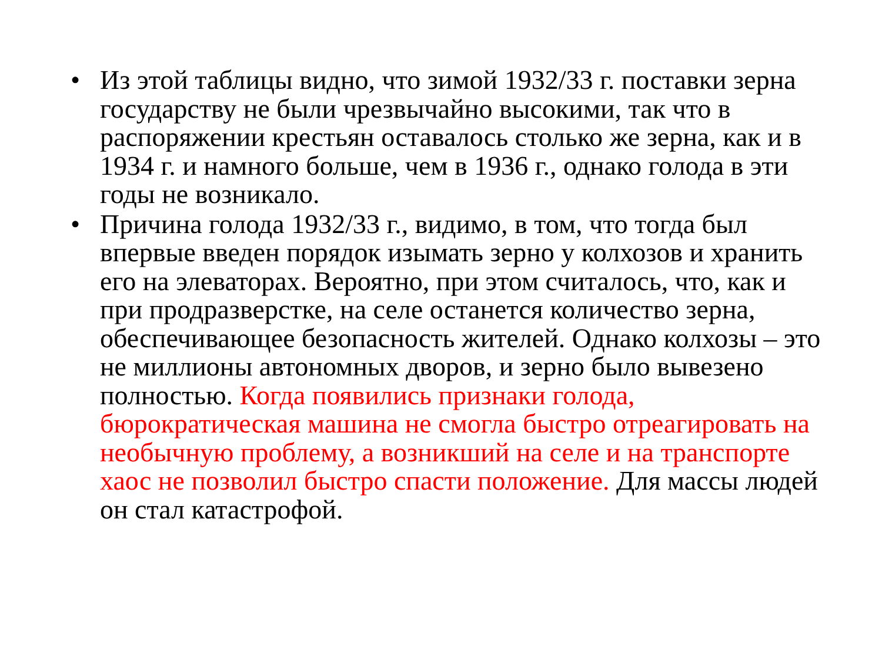• Из этой таблицы видно, что зимой 1932/33 г. поставки зерна государству не были чрезвычайно высокими, так что в распоряжении крестьян оставалось столько же зерна, как и в 1934 г. и намного больше, чем в 1936 г., однако голода в эти годы не возникало.
• Причина голода 1932/33 г., видимо, в том, что тогда был впервые введен порядок изымать зерно у колхозов и хранить его на элеваторах. Вероятно, при этом считалось, что, как и при продразверстке, на селе останется количество зерна, обеспечивающее безопасность жителей. Однако колхозы – это не миллионы автономных дворов, и зерно было вывезено полностью. Когда появились признаки голода, бюрократическая машина не смогла быстро отреагировать на необычную проблему, а возникший на селе и на транспорте хаос не позволил быстро спасти положение. Для массы людей он стал катастрофой.